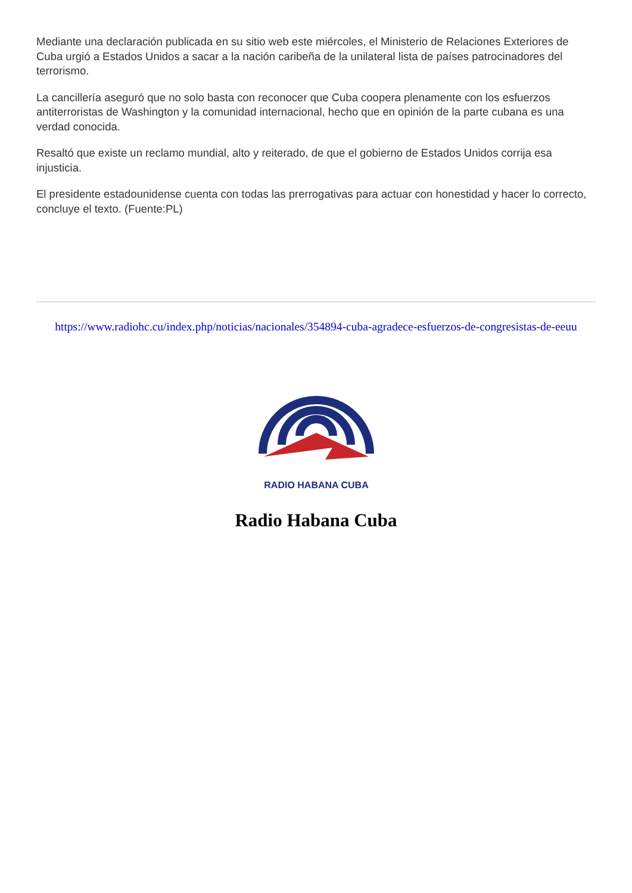Mediante una declaración publicada en su sitio web este miércoles, el Ministerio de Relaciones Exteriores de Cuba urgió a Estados Unidos a sacar a la nación caribeña de la unilateral lista de países patrocinadores del terrorismo.
La cancillería aseguró que no solo basta con reconocer que Cuba coopera plenamente con los esfuerzos antiterroristas de Washington y la comunidad internacional, hecho que en opinión de la parte cubana es una verdad conocida.
Resaltó que existe un reclamo mundial, alto y reiterado, de que el gobierno de Estados Unidos corrija esa injusticia.
El presidente estadounidense cuenta con todas las prerrogativas para actuar con honestidad y hacer lo correcto, concluye el texto. (Fuente:PL)
https://www.radiohc.cu/index.php/noticias/nacionales/354894-cuba-agradece-esfuerzos-de-congresistas-de-eeuu
RADIO HABANA CUBA
Radio Habana Cuba